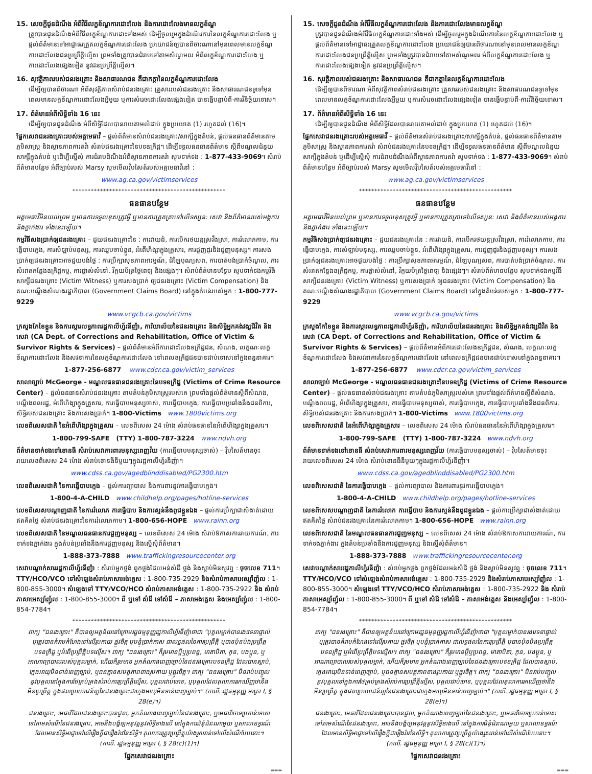15. សេចក្តីជូនដំណឹង អំពីវិធីលក្ខខ័ណ្ឌការដោះលែង និងការដោះលែងមានលក្ខខ័ណ្ឌ
ត្រូវបានជូនដំណឹងអំពីវិធីលក្ខខ័ណ្ឌការដោះទាំងអស់ ដើម្បីចូលរួមក្នុងដំណើរការនៃលក្ខខ័ណ្ឌការដោះលែង ឬផ្តល់ព័ត៌មានទៅអាជ្ញាធរត្រួតលក្ខខ័ណ្ឌការដោះលែង ប្រយោជន៍ឲ្យបានពិចារណានៅមុនពេលមានលក្ខខ័ណ្ឌការដោះលែងជនប្រព្រឹត្តិល្មើស ព្រមទាំងត្រូវបានជំរាបទៅតាមសំណូមពរ អំពីលក្ខខ័ណ្ឌការដោះលែង ឬការដោះលែងផ្សេងទៀត នូវជនប្រព្រឹត្តិល្មើស។
16. សុវត្ថិភាពរបស់ជនរងគ្រោះ និងសាធារណជន គឺជាកត្តានៃលក្ខខ័ណ្ឌការដោះលែង
ដើម្បីឲ្យបានពិចារណា អំពីសុវត្ថិភាពសំរាប់ជនរងគ្រោះ គ្រួសាររបស់ជនរងគ្រោះ និងសាធារណជនទូទៅមុនពេលមានលក្ខខ័ណ្ឌការដោះលែងអ្វីមួយ ឬការសំរេចដោះលែងផ្សេងទៀត បានធ្វើបន្ទាប់ពី-ការវិនិច្ឆ័យទោស។
17. ព័ត៌មានអំពីសិទ្ធិទាំង 16 នេះ
ដើម្បីឲ្យបានជូនដំណឹង អំពីសិទ្ធិដែលបានរាយតាមលំដាប់ ក្នុងប្រយោគ (1) រហូតដល់ (16)។
ផ្នែកសេវាជនរងគ្រោះរបស់អគ្គមេធាវី – ផ្តល់ព័ត៌មានសំរាប់ជនរងគ្រោះ/សាក្សីក្នុងតំបន់, ផ្តល់ធនធានព័ត៌មានតាមភូមិសាស្ត្រ និងស្ថានភាពការតវ៉ា សំរាប់ជនរងគ្រោះនៃបទឧក្រិដ្ឋ។ ដើម្បីទទួលធនធានព័ត៌មាន ស្តីពីមណ្ឌលជំនួយសាក្សីក្នុងតំបន់ ឬដើម្បីស្នើសុំ ការជំរាបដំណឹងអំពីស្ថានភាពការតវ៉ា សូមទាក់ទង : 1-877-433-9069។ សំរាប់ព័ត៌មានបន្ថែម អំពីច្បាប់របស់ Marsy សូមមើលវ៉ិបសៃត៍របស់អគ្គមេធាវីនៅ :
www.ag.ca.gov/victimservices
**************************************************
ធនធានបន្ថែម
អគ្គមេធាវីមិនយល់ព្រម ឬមានការទទួលខុសត្រូវអ្វី ឬមានការត្រួតត្រាទៅលើទស្សនៈ សេវា និងព័ត៌មានរបស់អង្គការ និងភ្នាក់ងារ ទាំងនេះឡើយ។
កម្មវិធីសងប្រាក់ឲ្យជនរងគ្រោះ – ជួយជនរងគ្រោះនៃ : ការវាយដំ, ការបើករថយន្តស្រវឹងស្រា, ការរំលោភកាម, ការធ្វើបាបក្មេង, ការសំឡាប់មនុស្ស, ការឈ្លបចាប់ខ្លួន, អំពើហិង្សាក្នុងគ្រួសារ, ការជួញដូរនិងជួញមនុស្ស។ ការសងប្រាក់ឲ្យជនរងគ្រោះអាចជួយបង់ថ្លៃ : ការប្រឹក្សាសុខភាពអារម្មណ៍, ជំឡៃបុណ្យសព, ការបាត់បង់ប្រាក់ចំណូល, ការសំអាតកន្លែងឧក្រិដ្ឋកម្ម, ការផ្លាស់លំនៅ, វិក្កយប័ត្រថ្លៃពេទ្យ និងផ្សេងៗ។ សំរាប់ព័ត៌មានបន្ថែម សូមទាក់ទងកម្មវិធី សាក្សីជនរងគ្រោះ (Victim Witness) ឬការសងប្រាក់ ឲ្យជនរងគ្រោះ (Victim Compensation) និងគណៈបណ្តឹងសំណងរដ្ឋាភិបាល (Government Claims Board) នៅក្នុងតំបន់របស់អ្នក : 1-800-777-9229
www.vcgcb.ca.gov/victims
ក្រសួងកែខៃខ្លួន និងការស្តារលទ្ធភាពរដ្ឋកាលីហ្វ័រនីញ៉ា, ការិយាល័យនៃជនរងគ្រោះ និងសិទ្ធិអ្នកគង់វង្សជីវិត និងសេវា (CA Dept. of Corrections and Rehabilitation, Office of Victim & Survivor Rights & Services) – ផ្តល់ព័ត៌មានអំពីការដោះលែងឧក្រិដ្ឋជន, សំណង, លក្ខណៈលក្ខខ័ណ្ឌការដោះលែង និងសវនាការនៃលក្ខខ័ណ្ឌការដោះលែង នៅពេលឧក្រិដ្ឋជនបានជាប់ទោសនៅក្នុងពន្ធនាគារ។
1-877-256-6877 www.cdcr.ca.gov/victim_services
សាលាច្បាប់ McGeorge - មណ្ឌលធនធានជនរងគ្រោះនៃបទឧក្រិដ្ឋ (Victims of Crime Resource Center) – ផ្តល់ធនធានសំរាប់ជនរងគ្រោះ តាមតំបន់ភូមិសាស្ត្ររបស់គេ ព្រមទាំងផ្តល់ព័ត៌មានស្តីពីសំណង, បណ្តឹងពលរដ្ឋ, អំពើហិង្សាក្នុងគ្រួសារ, ការធ្វើបាបមនុស្សចាស់, ការធ្វើបាបក្មេង, ការធ្វើបាបប្រឆាំងនឹងជនពិការ, សិទ្ធិរបស់ជនរងគ្រោះ និងការសងប្រាក់។ 1-800-Victims www.1800victims.org
លេខពិសេសជាតិ នៃអំពើហិង្សាក្នុងគ្រួសារ – លេខពិសេស 24 ម៉ោង សំរាប់ធនធាននៃអំពើហិង្សាក្នុងគ្រួសារ។
1-800-799-SAFE (TTY) 1-800-787-3224 www.ndvh.org
ព័ត៌មានទាក់ទងទៅខោនធី សំរាប់សេវាការពារមនុស្សពេញវ័យ (ការធ្វើបាបមនុស្សចាស់) – វ៉ិបសៃត៍មានចុះរាយលេខពិសេស 24 ម៉ោង សំរាប់ខោនធីនីមួយៗក្នុងរដ្ឋកាលីហ្វ័រនីញ៉ា។
www.cdss.ca.gov/agedblinddisabled/PG2300.htm
លេខពិសេសជាតិ នៃការធ្វើបាបក្មេង – ផ្តល់ការព្យាបាល និងការពារនូវការធ្វើបាបក្មេង។
1-800-4-A-CHILD www.childhelp.org/pages/hotline-services
លេខពិសេសបណ្តាញជាតិ នៃការរំលោភ ការធ្វើបាប និងការស្មន់នឹងពូជខ្លួនឯង – ផ្តល់ការប្រឹក្សាជាសំងាត់ដោយឥតគិតថ្លៃ សំរាប់ជនរងគ្រោះនៃការរំលោភកាម។ 1-800-656-HOPE www.rainn.org
លេខពិសេសជាតិ នៃមណ្ឌលធនធានការជួញមនុស្ស – លេខពិសេស 24 ម៉ោង សំរាប់ឱកាសការរាយការណ៍, ការទាក់ទងភ្នាក់ងារ ក្នុងតំបន់ប្រឆាំងនឹងការជួញមនុស្ស និងស្នើសុំព័ត៌មាន។
1-888-373-7888 www.traffickingresourcecenter.org
សេវាបណ្តាក់សាររដ្ឋកាលីហ្វ័រនីញ៉ា : សំរាប់អ្នកថ្លង់ ពួកថ្លង់ដែលអន់សំដី ថ្លង់ និងស្តាប់មិនសូវឮ : ចុចលេខ 711។ TTY/HCO/VCO ទៅសំឡេងសំរាប់ភាសាអង់គ្លេស : 1-800-735-2929 និងសំរាប់ភាសាអេស្ប៉ាញ៉ុល : 1-800-855-3000។ សំឡេងទៅ TTY/VCO/HCO សំរាប់ភាសាអង់គ្លេស : 1-800-735-2922 និង សំរាប់ភាសាអេស្ប៉ាញ៉ុល : 1-800-855-3000។ ពី ឬទៅ សំដី ទៅសំដី – ភាសាអង់គ្លេស និងអេស្ប៉ាញ៉ុល : 1-800-854-7784។
**************************************************
ពាក្យ "ជនរងគ្រោះ" គឺបានឲ្យអត្ថន័យនៅក្រោមរដ្ឋធម្មនុញ្ញរដ្ឋកាលីហ្វ័រនីញ៉ាថាជា "បុគ្គលម្នាក់បានរងវេទនាផ្ទាល់ ឬត្រូវបានគំរាមកំហែងទៅលើរូបកាយ ផ្លូវចិត្ត ឬបន្ទុំប្រាក់កាស ជាលទ្ធផលនៃការប្រព្រឹត្តិ ឬបានប៉ុនប៉ងប្រព្រឹត្តបទឧក្រិដ្ឋ ឬអំពើប្រព្រឹត្តិបទល្មើស។ ពាក្យ "ជនរងគ្រោះ" ក៏រួមមានប្តីឬប្រពន្ធ, មាតាបិតា, កូន, បងប្អូន, ឬអាណាព្យាបាលរបស់បុគ្គលម្នាក់, ហើយក៏រួមមាន អ្នកតំណាងពេញច្បាប់នៃជនរងគ្រោះបទឧក្រិដ្ឋ ដែលបានស្លាប់, ក្មេងអាយុមិនទាន់ពេញច្បាប់, ឬជនគ្មានសមត្ថភាពខាងរូបកាយ ឬផ្លូវចិត្ត។ ពាក្យ "ជនរងគ្រោះ" មិនរាប់បញ្ចូលនូវបុគ្គលនៅក្នុងការថែគ្រប់គ្រងសំរាប់ការប្រព្រឹត្តិល្មើស, បុគ្គលជាប់ចោទ, ឬបុគ្គលដែលតុលាការរកឃើញថានឹងមិនប្រព្រឹត្ត ក្នុងផលប្រយោជន៍ល្អនៃជនរងគ្រោះជាក្មេងអាយុមិនទាន់ពេញច្បាប់។" (កាលី. រដ្ឋធម្មនុញ្ញ មាត្រា I, § 28(e)។)
ជនរងគ្រោះ, មេធាវីដែលជនរងគ្រោះបានជួល, អ្នកតំណាងពេញច្បាប់នៃជនរងគ្រោះ, ឬមេធាវីចោទប្រកាន់ទោសទៅតាមសំណើនៃជនរងគ្រោះ, អាចនឹងបង្ខំឲ្យអនុវត្តនូវសិទ្ធិខាងលើ នៅក្នុងការជំនុំជំរះណាមួយ ឬសាលាឧទ្ធរណ៍ ដែលមានសិទ្ធិអាជ្ញាទៅលើរឿងក្តីជារឿងរ៉ាវនៃសិទ្ធិ។ តុលាការត្រូវប្រព្រឹត្តយ៉ាងរួសរាន់ទៅលើសំណើបែបនោះ។ (កាលី. រដ្ឋធម្មនុញ្ញ មាត្រា I, § 28(c)(1)។)
ផ្នែកសេវាជនរងគ្រោះ
▬▬▬
15. សេចក្តីជូនដំណឹង អំពីវិធីលក្ខខ័ណ្ឌការដោះលែង និងការដោះលែងមានលក្ខខ័ណ្ឌ
ត្រូវបានជូនដំណឹងអំពីវិធីលក្ខខ័ណ្ឌការដោះទាំងអស់ ដើម្បីចូលរួមក្នុងដំណើរការនៃលក្ខខ័ណ្ឌការដោះលែង ឬផ្តល់ព័ត៌មានទៅអាជ្ញាធរត្រួតលក្ខខ័ណ្ឌការដោះលែង ប្រយោជន៍ឲ្យបានពិចារណានៅមុនពេលមានលក្ខខ័ណ្ឌការដោះលែងជនប្រព្រឹត្តិល្មើស ព្រមទាំងត្រូវបានជំរាបទៅតាមសំណូមពរ អំពីលក្ខខ័ណ្ឌការដោះលែង ឬការដោះលែងផ្សេងទៀត នូវជនប្រព្រឹត្តិល្មើស។
16. សុវត្ថិភាពរបស់ជនរងគ្រោះ និងសាធារណជន គឺជាកត្តានៃលក្ខខ័ណ្ឌការដោះលែង
ដើម្បីឲ្យបានពិចារណា អំពីសុវត្ថិភាពសំរាប់ជនរងគ្រោះ គ្រួសាររបស់ជនរងគ្រោះ និងសាធារណជនទូទៅមុនពេលមានលក្ខខ័ណ្ឌការដោះលែងអ្វីមួយ ឬការសំរេចដោះលែងផ្សេងទៀត បានធ្វើបន្ទាប់ពី-ការវិនិច្ឆ័យទោស។
17. ព័ត៌មានអំពីសិទ្ធិទាំង 16 នេះ
ដើម្បីឲ្យបានជូនដំណឹង អំពីសិទ្ធិដែលបានរាយតាមលំដាប់ ក្នុងប្រយោគ (1) រហូតដល់ (16)។
ផ្នែកសេវាជនរងគ្រោះរបស់អគ្គមេធាវី – ផ្តល់ព័ត៌មានសំរាប់ជនរងគ្រោះ/សាក្សីក្នុងតំបន់, ផ្តល់ធនធានព័ត៌មានតាមភូមិសាស្ត្រ និងស្ថានភាពការតវ៉ា សំរាប់ជនរងគ្រោះនៃបទឧក្រិដ្ឋ។ ដើម្បីទទួលធនធានព័ត៌មាន ស្តីពីមណ្ឌលជំនួយសាក្សីក្នុងតំបន់ ឬដើម្បីស្នើសុំ ការជំរាបដំណឹងអំពីស្ថានភាពការតវ៉ា សូមទាក់ទង : 1-877-433-9069។ សំរាប់ព័ត៌មានបន្ថែម អំពីច្បាប់របស់ Marsy សូមមើលវ៉ិបសៃត៍របស់អគ្គមេធាវីនៅ :
www.ag.ca.gov/victimservices
**************************************************
ធនធានបន្ថែម
អគ្គមេធាវីមិនយល់ព្រម ឬមានការទទួលខុសត្រូវអ្វី ឬមានការត្រួតត្រាទៅលើទស្សនៈ សេវា និងព័ត៌មានរបស់អង្គការ និងភ្នាក់ងារ ទាំងនេះឡើយ។
កម្មវិធីសងប្រាក់ឲ្យជនរងគ្រោះ – ជួយជនរងគ្រោះនៃ : ការវាយដំ, ការបើករថយន្តស្រវឹងស្រា, ការរំលោភកាម, ការធ្វើបាបក្មេង, ការសំឡាប់មនុស្ស, ការឈ្លបចាប់ខ្លួន, អំពើហិង្សាក្នុងគ្រួសារ, ការជួញដូរនិងជួញមនុស្ស។ ការសងប្រាក់ឲ្យជនរងគ្រោះអាចជួយបង់ថ្លៃ : ការប្រឹក្សាសុខភាពអារម្មណ៍, ជំឡៃបុណ្យសព, ការបាត់បង់ប្រាក់ចំណូល, ការសំអាតកន្លែងឧក្រិដ្ឋកម្ម, ការផ្លាស់លំនៅ, វិក្កយប័ត្រថ្លៃពេទ្យ និងផ្សេងៗ។ សំរាប់ព័ត៌មានបន្ថែម សូមទាក់ទងកម្មវិធី សាក្សីជនរងគ្រោះ (Victim Witness) ឬការសងប្រាក់ ឲ្យជនរងគ្រោះ (Victim Compensation) និងគណៈបណ្តឹងសំណងរដ្ឋាភិបាល (Government Claims Board) នៅក្នុងតំបន់របស់អ្នក : 1-800-777-9229
www.vcgcb.ca.gov/victims
ក្រសួងកែខៃខ្លួន និងការស្តារលទ្ធភាពរដ្ឋកាលីហ្វ័រនីញ៉ា, ការិយាល័យនៃជនរងគ្រោះ និងសិទ្ធិអ្នកគង់វង្សជីវិត និងសេវា (CA Dept. of Corrections and Rehabilitation, Office of Victim & Survivor Rights & Services) – ផ្តល់ព័ត៌មានអំពីការដោះលែងឧក្រិដ្ឋជន, សំណង, លក្ខណៈលក្ខខ័ណ្ឌការដោះលែង និងសវនាការនៃលក្ខខ័ណ្ឌការដោះលែង នៅពេលឧក្រិដ្ឋជនបានជាប់ទោសនៅក្នុងពន្ធនាគារ។
1-877-256-6877 www.cdcr.ca.gov/victim_services
សាលាច្បាប់ McGeorge - មណ្ឌលធនធានជនរងគ្រោះនៃបទឧក្រិដ្ឋ (Victims of Crime Resource Center) – ផ្តល់ធនធានសំរាប់ជនរងគ្រោះ តាមតំបន់ភូមិសាស្ត្ររបស់គេ ព្រមទាំងផ្តល់ព័ត៌មានស្តីពីសំណង, បណ្តឹងពលរដ្ឋ, អំពើហិង្សាក្នុងគ្រួសារ, ការធ្វើបាបមនុស្សចាស់, ការធ្វើបាបក្មេង, ការធ្វើបាបប្រឆាំងនឹងជនពិការ, សិទ្ធិរបស់ជនរងគ្រោះ និងការសងប្រាក់។ 1-800-Victims www.1800victims.org
លេខពិសេសជាតិ នៃអំពើហិង្សាក្នុងគ្រួសារ – លេខពិសេស 24 ម៉ោង សំរាប់ធនធាននៃអំពើហិង្សាក្នុងគ្រួសារ។
1-800-799-SAFE (TTY) 1-800-787-3224 www.ndvh.org
ព័ត៌មានទាក់ទងទៅខោនធី សំរាប់សេវាការពារមនុស្សពេញវ័យ (ការធ្វើបាបមនុស្សចាស់) – វ៉ិបសៃត៍មានចុះរាយលេខពិសេស 24 ម៉ោង សំរាប់ខោនធីនីមួយៗក្នុងរដ្ឋកាលីហ្វ័រនីញ៉ា។
www.cdss.ca.gov/agedblinddisabled/PG2300.htm
លេខពិសេសជាតិ នៃការធ្វើបាបក្មេង – ផ្តល់ការព្យាបាល និងការពារនូវការធ្វើបាបក្មេង។
1-800-4-A-CHILD www.childhelp.org/pages/hotline-services
លេខពិសេសបណ្តាញជាតិ នៃការរំលោភ ការធ្វើបាប និងការស្មន់នឹងពូជខ្លួនឯង – ផ្តល់ការប្រឹក្សាជាសំងាត់ដោយឥតគិតថ្លៃ សំរាប់ជនរងគ្រោះនៃការរំលោភកាម។ 1-800-656-HOPE www.rainn.org
លេខពិសេសជាតិ នៃមណ្ឌលធនធានការជួញមនុស្ស – លេខពិសេស 24 ម៉ោង សំរាប់ឱកាសការរាយការណ៍, ការទាក់ទងភ្នាក់ងារ ក្នុងតំបន់ប្រឆាំងនឹងការជួញមនុស្ស និងស្នើសុំព័ត៌មាន។
1-888-373-7888 www.traffickingresourcecenter.org
សេវាបណ្តាក់សាររដ្ឋកាលីហ្វ័រនីញ៉ា : សំរាប់អ្នកថ្លង់ ពួកថ្លង់ដែលអន់សំដី ថ្លង់ និងស្តាប់មិនសូវឮ : ចុចលេខ 711។ TTY/HCO/VCO ទៅសំឡេងសំរាប់ភាសាអង់គ្លេស : 1-800-735-2929 និងសំរាប់ភាសាអេស្ប៉ាញ៉ុល : 1-800-855-3000។ សំឡេងទៅ TTY/VCO/HCO សំរាប់ភាសាអង់គ្លេស : 1-800-735-2922 និង សំរាប់ភាសាអេស្ប៉ាញ៉ុល : 1-800-855-3000។ ពី ឬទៅ សំដី ទៅសំដី – ភាសាអង់គ្លេស និងអេស្ប៉ាញ៉ុល : 1-800-854-7784។
**************************************************
ពាក្យ "ជនរងគ្រោះ" គឺបានឲ្យអត្ថន័យនៅក្រោមរដ្ឋធម្មនុញ្ញរដ្ឋកាលីហ្វ័រនីញ៉ាថាជា "បុគ្គលម្នាក់បានរងវេទនាផ្ទាល់ ឬត្រូវបានគំរាមកំហែងទៅលើរូបកាយ ផ្លូវចិត្ត ឬបន្ទុំប្រាក់កាស ជាលទ្ធផលនៃការប្រព្រឹត្តិ ឬបានប៉ុនប៉ងប្រព្រឹត្តបទឧក្រិដ្ឋ ឬអំពើប្រព្រឹត្តិបទល្មើស។ ពាក្យ "ជនរងគ្រោះ" ក៏រួមមានប្តីឬប្រពន្ធ, មាតាបិតា, កូន, បងប្អូន, ឬអាណាព្យាបាលរបស់បុគ្គលម្នាក់, ហើយក៏រួមមាន អ្នកតំណាងពេញច្បាប់នៃជនរងគ្រោះបទឧក្រិដ្ឋ ដែលបានស្លាប់, ក្មេងអាយុមិនទាន់ពេញច្បាប់, ឬជនគ្មានសមត្ថភាពខាងរូបកាយ ឬផ្លូវចិត្ត។ ពាក្យ "ជនរងគ្រោះ" មិនរាប់បញ្ចូលនូវបុគ្គលនៅក្នុងការថែគ្រប់គ្រងសំរាប់ការប្រព្រឹត្តិល្មើស, បុគ្គលជាប់ចោទ, ឬបុគ្គលដែលតុលាការរកឃើញថានឹងមិនប្រព្រឹត្ត ក្នុងផលប្រយោជន៍ល្អនៃជនរងគ្រោះជាក្មេងអាយុមិនទាន់ពេញច្បាប់។" (កាលី. រដ្ឋធម្មនុញ្ញ មាត្រា I, § 28(e)។)
ជនរងគ្រោះ, មេធាវីដែលជនរងគ្រោះបានជួល, អ្នកតំណាងពេញច្បាប់នៃជនរងគ្រោះ, ឬមេធាវីចោទប្រកាន់ទោសទៅតាមសំណើនៃជនរងគ្រោះ, អាចនឹងបង្ខំឲ្យអនុវត្តនូវសិទ្ធិខាងលើ នៅក្នុងការជំនុំជំរះណាមួយ ឬសាលាឧទ្ធរណ៍ ដែលមានសិទ្ធិអាជ្ញាទៅលើរឿងក្តីជារឿងរ៉ាវនៃសិទ្ធិ។ តុលាការត្រូវប្រព្រឹត្តយ៉ាងរួសរាន់ទៅលើសំណើបែបនោះ។ (កាលី. រដ្ឋធម្មនុញ្ញ មាត្រា I, § 28(c)(1)។)
ផ្នែកសេវាជនរងគ្រោះ
▬▬▬